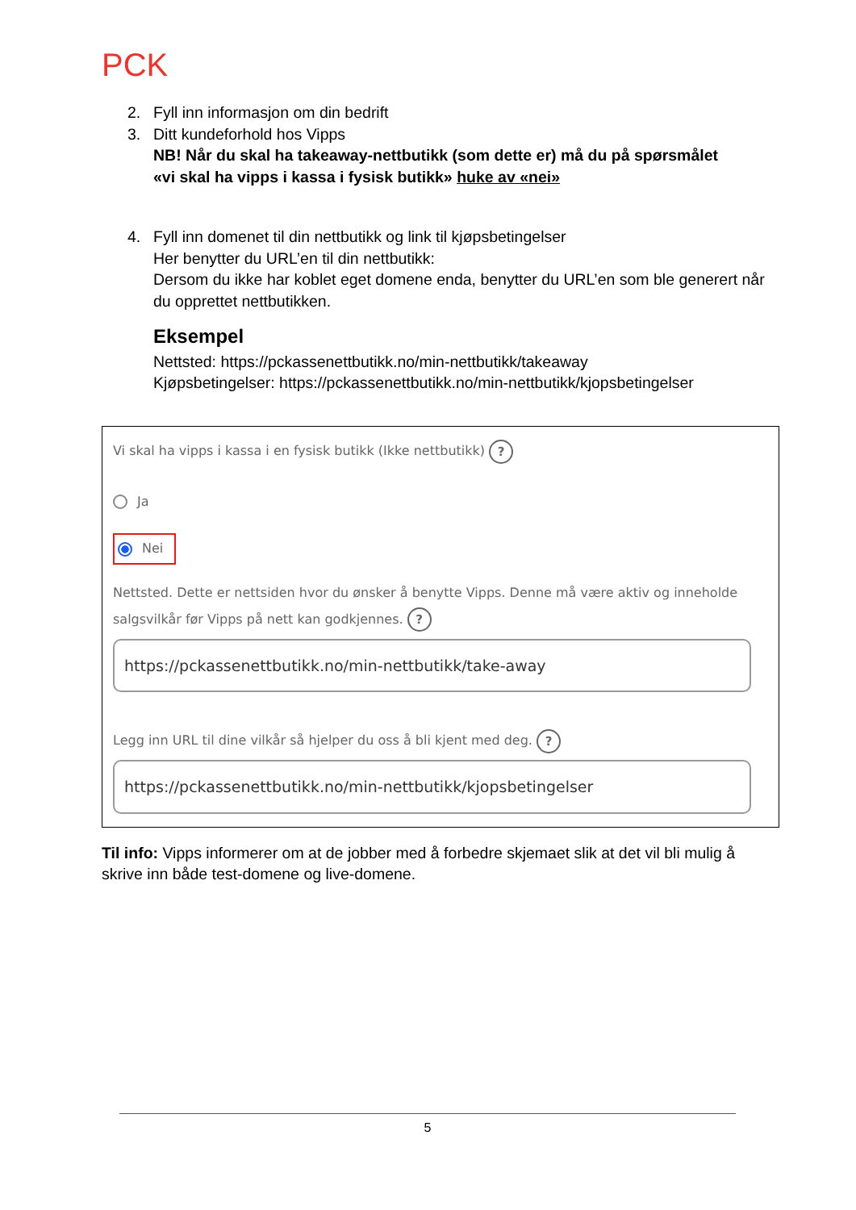PCK
2. Fyll inn informasjon om din bedrift
3. Ditt kundeforhold hos Vipps
NB! Når du skal ha takeaway-nettbutikk (som dette er) må du på spørsmålet
«vi skal ha vipps i kassa i fysisk butikk» huke av «nei»
4. Fyll inn domenet til din nettbutikk og link til kjøpsbetingelser
Her benytter du URL’en til din nettbutikk:
Dersom du ikke har koblet eget domene enda, benytter du URL’en som ble generert når du opprettet nettbutikken.
Eksempel
Nettsted: https://pckassenettbutikk.no/min-nettbutikk/takeaway
Kjøpsbetingelser: https://pckassenettbutikk.no/min-nettbutikk/kjopsbetingelser
Vi skal ha vipps i kassa i en fysisk butikk (Ikke nettbutikk) ?
Ja
Nei
Nettsted. Dette er nettsiden hvor du ønsker å benytte Vipps. Denne må være aktiv og inneholde salgsvilkår før Vipps på nett kan godkjennes. ?
https://pckassenettbutikk.no/min-nettbutikk/take-away
Legg inn URL til dine vilkår så hjelper du oss å bli kjent med deg. ?
https://pckassenettbutikk.no/min-nettbutikk/kjopsbetingelser
Til info: Vipps informerer om at de jobber med å forbedre skjemaet slik at det vil bli mulig å skrive inn både test-domene og live-domene.
5